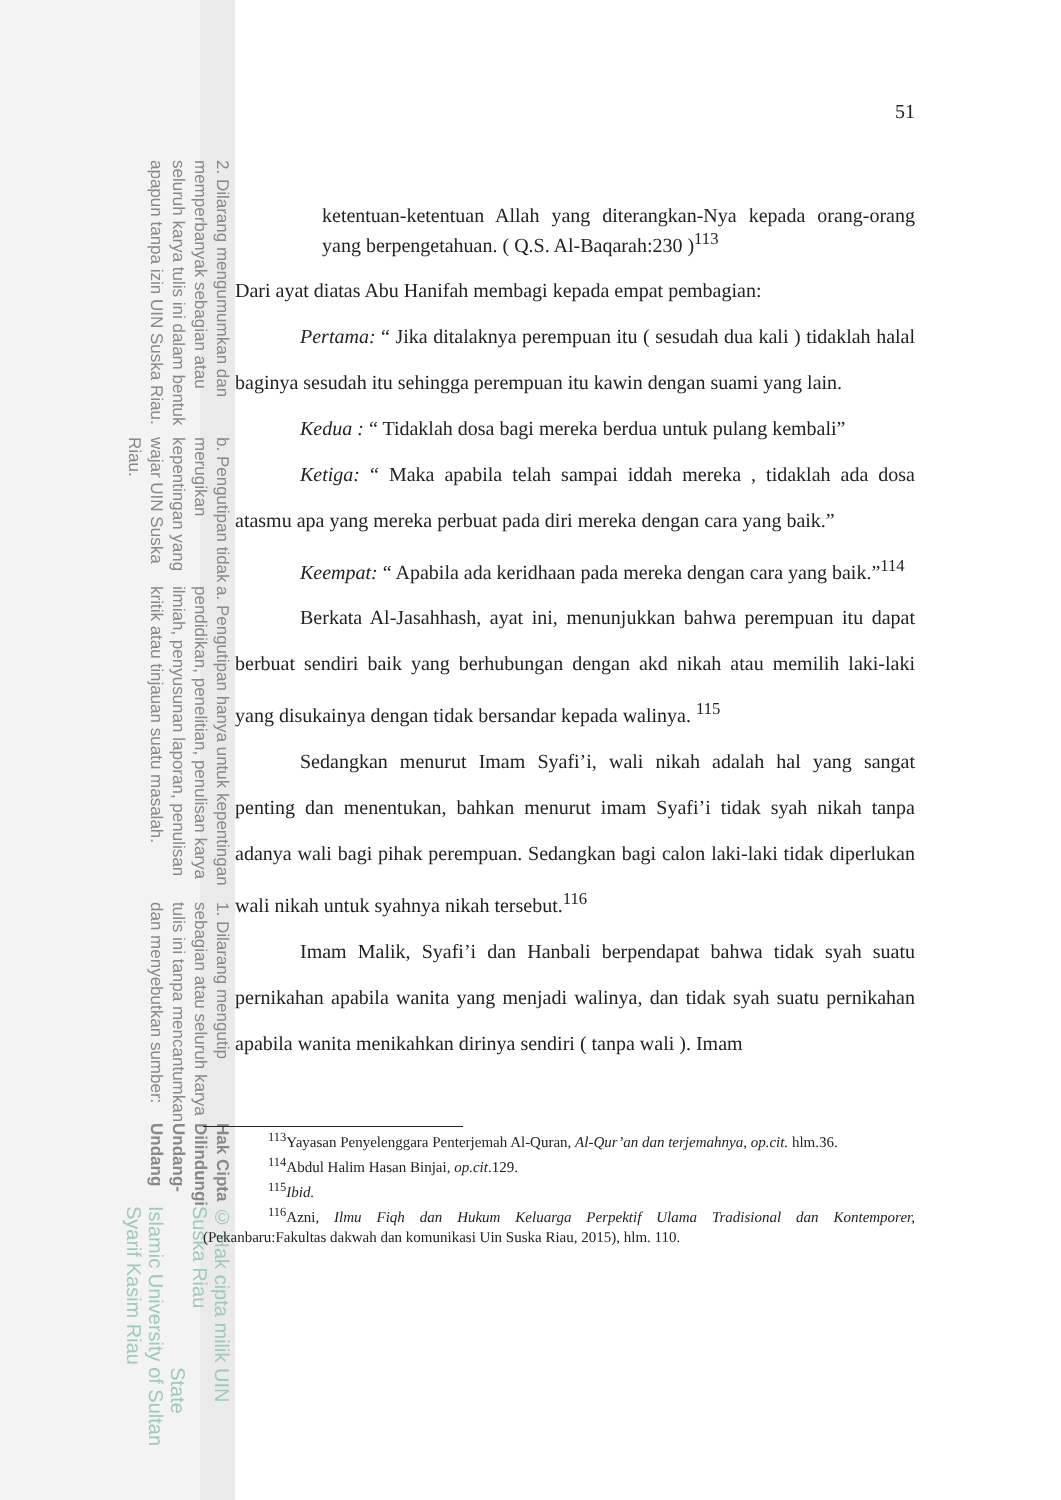© Hak cipta milik UIN Suska Riau State Islamic University of Sultan Syarif Kasim Riau
Hak Cipta Dilindungi Undang-Undang
1. Dilarang mengutip sebagian atau seluruh karya tulis ini tanpa mencantumkan dan menyebutkan sumber:
a. Pengutipan hanya untuk kepentingan pendidikan, penelitian, penulisan karya ilmiah, penyusunan laporan, penulisan kritik atau tinjauan suatu masalah.
b. Pengutipan tidak merugikan kepentingan yang wajar UIN Suska Riau.
2. Dilarang mengumumkan dan memperbanyak sebagian atau seluruh karya tulis ini dalam bentuk apapun tanpa izin UIN Suska Riau.
51
ketentuan-ketentuan Allah yang diterangkan-Nya kepada orang-orang yang berpengetahuan. ( Q.S. Al-Baqarah:230 )<sup>113</sup>
Dari ayat diatas Abu Hanifah membagi kepada empat pembagian:
Pertama: “ Jika ditalaknya perempuan itu ( sesudah dua kali ) tidaklah halal baginya sesudah itu sehingga perempuan itu kawin dengan suami yang lain.
Kedua : “ Tidaklah dosa bagi mereka berdua untuk pulang kembali”
Ketiga: “ Maka apabila telah sampai iddah mereka , tidaklah ada dosa atasmu apa yang mereka perbuat pada diri mereka dengan cara yang baik.”
Keempat: “ Apabila ada keridhaan pada mereka dengan cara yang baik.”<sup>114</sup>
Berkata Al-Jasahhash, ayat ini, menunjukkan bahwa perempuan itu dapat berbuat sendiri baik yang berhubungan dengan akd nikah atau memilih laki-laki yang disukainya dengan tidak bersandar kepada walinya. <sup>115</sup>
Sedangkan menurut Imam Syafi’i, wali nikah adalah hal yang sangat penting dan menentukan, bahkan menurut imam Syafi’i tidak syah nikah tanpa adanya wali bagi pihak perempuan. Sedangkan bagi calon laki-laki tidak diperlukan wali nikah untuk syahnya nikah tersebut.<sup>116</sup>
Imam Malik, Syafi’i dan Hanbali berpendapat bahwa tidak syah suatu pernikahan apabila wanita yang menjadi walinya, dan tidak syah suatu pernikahan apabila wanita menikahkan dirinya sendiri ( tanpa wali ). Imam
<sup>113</sup> Yayasan Penyelenggara Penterjemah Al-Quran, Al-Qur’an dan terjemahnya, op.cit. hlm.36.
<sup>114</sup> Abdul Halim Hasan Binjai, op.cit.129.
<sup>115</sup> Ibid.
<sup>116</sup> Azni, Ilmu Fiqh dan Hukum Keluarga Perpektif Ulama Tradisional dan Kontemporer, (Pekanbaru:Fakultas dakwah dan komunikasi Uin Suska Riau, 2015), hlm. 110.